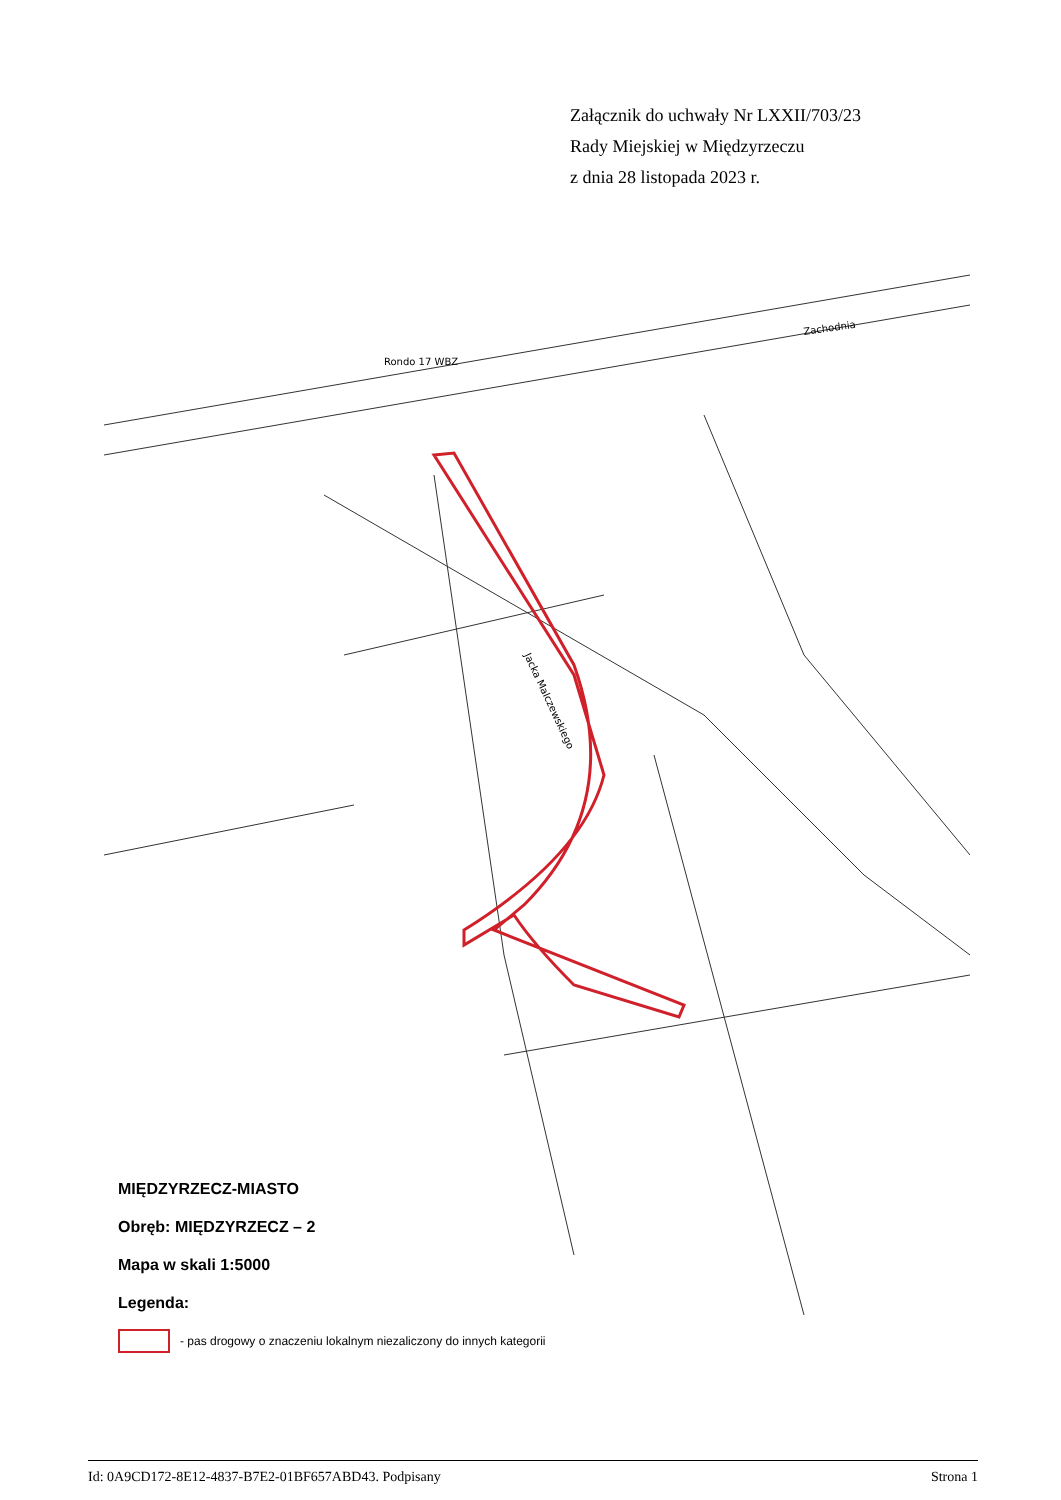Załącznik do uchwały Nr LXXII/703/23
Rady Miejskiej w Międzyrzeczu
z dnia 28 listopada 2023 r.
Zachodnia
Rondo 17 WBZ
Jacka Malczewskiego
MIĘDZYRZECZ-MIASTO
Obręb: MIĘDZYRZECZ – 2
Mapa w skali 1:5000
Legenda:
- pas drogowy o znaczeniu lokalnym niezaliczony do innych kategorii
Id: 0A9CD172-8E12-4837-B7E2-01BF657ABD43. Podpisany Strona 1